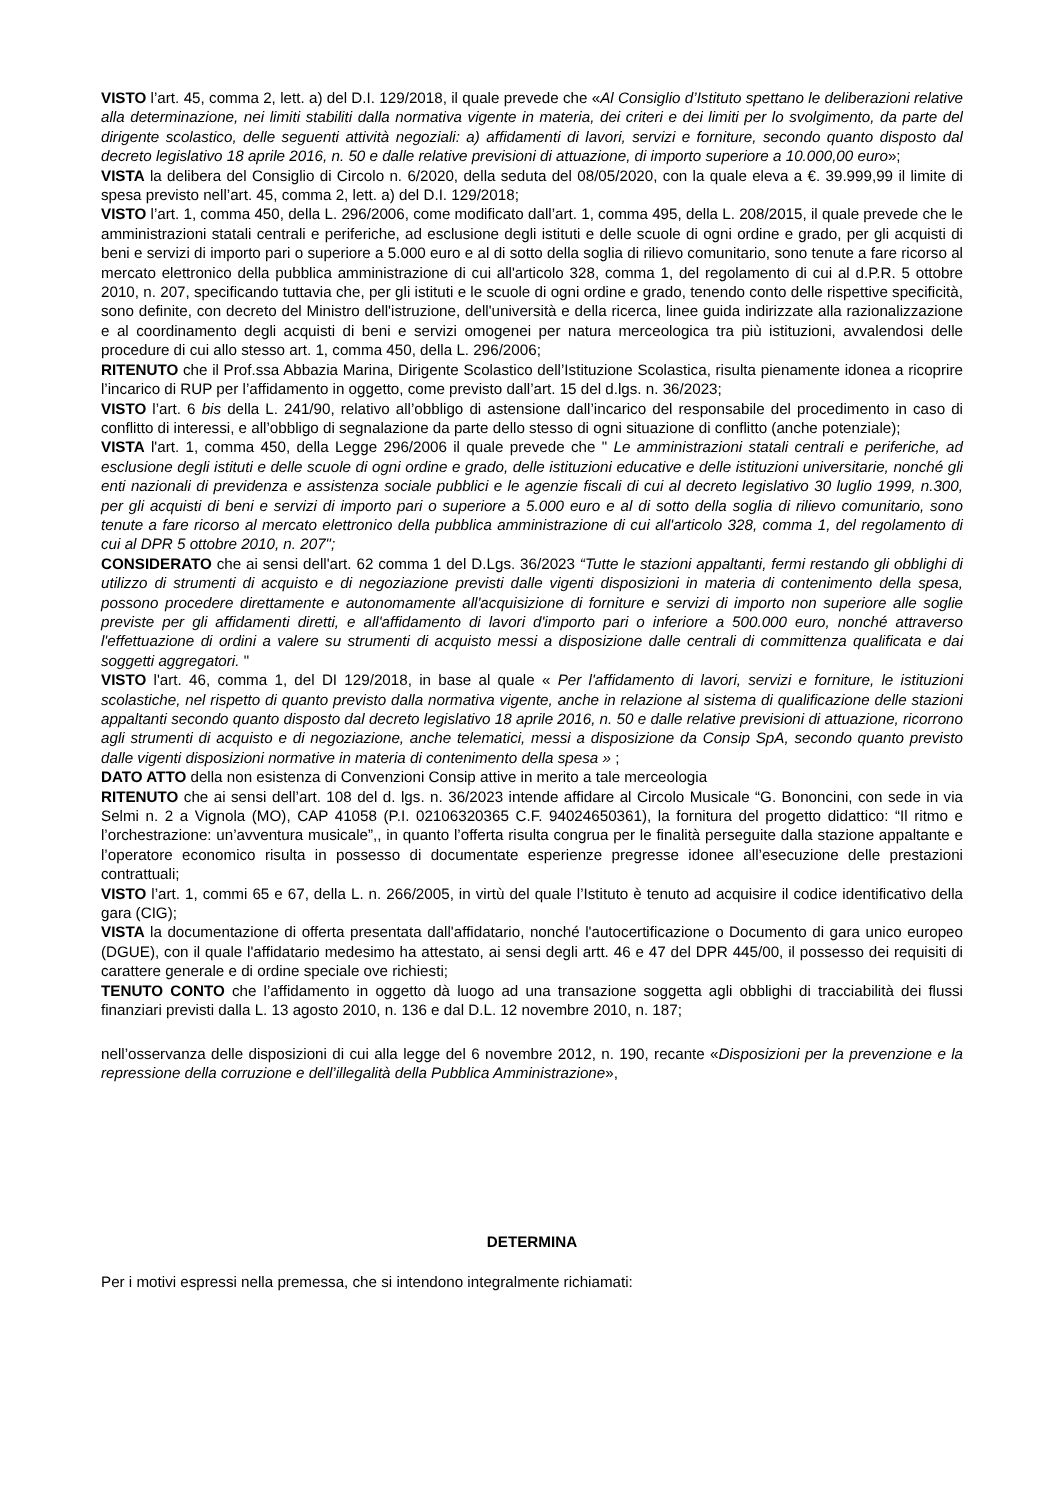VISTO l’art. 45, comma 2, lett. a) del D.I. 129/2018, il quale prevede che «Al Consiglio d’Istituto spettano le deliberazioni relative alla determinazione, nei limiti stabiliti dalla normativa vigente in materia, dei criteri e dei limiti per lo svolgimento, da parte del dirigente scolastico, delle seguenti attività negoziali: a) affidamenti di lavori, servizi e forniture, secondo quanto disposto dal decreto legislativo 18 aprile 2016, n. 50 e dalle relative previsioni di attuazione, di importo superiore a 10.000,00 euro»;
VISTA la delibera del Consiglio di Circolo n. 6/2020, della seduta del 08/05/2020, con la quale eleva a €. 39.999,99 il limite di spesa previsto nell’art. 45, comma 2, lett. a) del D.I. 129/2018;
VISTO l’art. 1, comma 450, della L. 296/2006, come modificato dall’art. 1, comma 495, della L. 208/2015, il quale prevede che le amministrazioni statali centrali e periferiche, ad esclusione degli istituti e delle scuole di ogni ordine e grado, per gli acquisti di beni e servizi di importo pari o superiore a 5.000 euro e al di sotto della soglia di rilievo comunitario, sono tenute a fare ricorso al mercato elettronico della pubblica amministrazione di cui all'articolo 328, comma 1, del regolamento di cui al d.P.R. 5 ottobre 2010, n. 207, specificando tuttavia che, per gli istituti e le scuole di ogni ordine e grado, tenendo conto delle rispettive specificità, sono definite, con decreto del Ministro dell'istruzione, dell'università e della ricerca, linee guida indirizzate alla razionalizzazione e al coordinamento degli acquisti di beni e servizi omogenei per natura merceologica tra più istituzioni, avvalendosi delle procedure di cui allo stesso art. 1, comma 450, della L. 296/2006;
RITENUTO che il Prof.ssa Abbazia Marina, Dirigente Scolastico dell’Istituzione Scolastica, risulta pienamente idonea a ricoprire l’incarico di RUP per l’affidamento in oggetto, come previsto dall’art. 15 del d.lgs. n. 36/2023;
VISTO l’art. 6 bis della L. 241/90, relativo all’obbligo di astensione dall’incarico del responsabile del procedimento in caso di conflitto di interessi, e all’obbligo di segnalazione da parte dello stesso di ogni situazione di conflitto (anche potenziale);
VISTA l'art. 1, comma 450, della Legge 296/2006 il quale prevede che " Le amministrazioni statali centrali e periferiche, ad esclusione degli istituti e delle scuole di ogni ordine e grado, delle istituzioni educative e delle istituzioni universitarie, nonché gli enti nazionali di previdenza e assistenza sociale pubblici e le agenzie fiscali di cui al decreto legislativo 30 luglio 1999, n.300, per gli acquisti di beni e servizi di importo pari o superiore a 5.000 euro e al di sotto della soglia di rilievo comunitario, sono tenute a fare ricorso al mercato elettronico della pubblica amministrazione di cui all'articolo 328, comma 1, del regolamento di cui al DPR 5 ottobre 2010, n. 207";
CONSIDERATO che ai sensi dell'art. 62 comma 1 del D.Lgs. 36/2023 “Tutte le stazioni appaltanti, fermi restando gli obblighi di utilizzo di strumenti di acquisto e di negoziazione previsti dalle vigenti disposizioni in materia di contenimento della spesa, possono procedere direttamente e autonomamente all'acquisizione di forniture e servizi di importo non superiore alle soglie previste per gli affidamenti diretti, e all'affidamento di lavori d'importo pari o inferiore a 500.000 euro, nonché attraverso l'effettuazione di ordini a valere su strumenti di acquisto messi a disposizione dalle centrali di committenza qualificata e dai soggetti aggregatori. "
VISTO l'art. 46, comma 1, del DI 129/2018, in base al quale « Per l'affidamento di lavori, servizi e forniture, le istituzioni scolastiche, nel rispetto di quanto previsto dalla normativa vigente, anche in relazione al sistema di qualificazione delle stazioni appaltanti secondo quanto disposto dal decreto legislativo 18 aprile 2016, n. 50 e dalle relative previsioni di attuazione, ricorrono agli strumenti di acquisto e di negoziazione, anche telematici, messi a disposizione da Consip SpA, secondo quanto previsto dalle vigenti disposizioni normative in materia di contenimento della spesa » ;
DATO ATTO della non esistenza di Convenzioni Consip attive in merito a tale merceologia
RITENUTO che ai sensi dell’art. 108 del d. lgs. n. 36/2023 intende affidare al Circolo Musicale “G. Bononcini, con sede in via Selmi n. 2 a Vignola (MO), CAP 41058 (P.I. 02106320365 C.F. 94024650361), la fornitura del progetto didattico: “Il ritmo e l’orchestrazione: un’avventura musicale”,, in quanto l’offerta risulta congrua per le finalità perseguite dalla stazione appaltante e l’operatore economico risulta in possesso di documentate esperienze pregresse idonee all’esecuzione delle prestazioni contrattuali;
VISTO l’art. 1, commi 65 e 67, della L. n. 266/2005, in virtù del quale l’Istituto è tenuto ad acquisire il codice identificativo della gara (CIG);
VISTA la documentazione di offerta presentata dall'affidatario, nonché l'autocertificazione o Documento di gara unico europeo (DGUE), con il quale l'affidatario medesimo ha attestato, ai sensi degli artt. 46 e 47 del DPR 445/00, il possesso dei requisiti di carattere generale e di ordine speciale ove richiesti;
TENUTO CONTO che l’affidamento in oggetto dà luogo ad una transazione soggetta agli obblighi di tracciabilità dei flussi finanziari previsti dalla L. 13 agosto 2010, n. 136 e dal D.L. 12 novembre 2010, n. 187;
nell’osservanza delle disposizioni di cui alla legge del 6 novembre 2012, n. 190, recante «Disposizioni per la prevenzione e la repressione della corruzione e dell’illegalità della Pubblica Amministrazione»,
DETERMINA
Per i motivi espressi nella premessa, che si intendono integralmente richiamati: